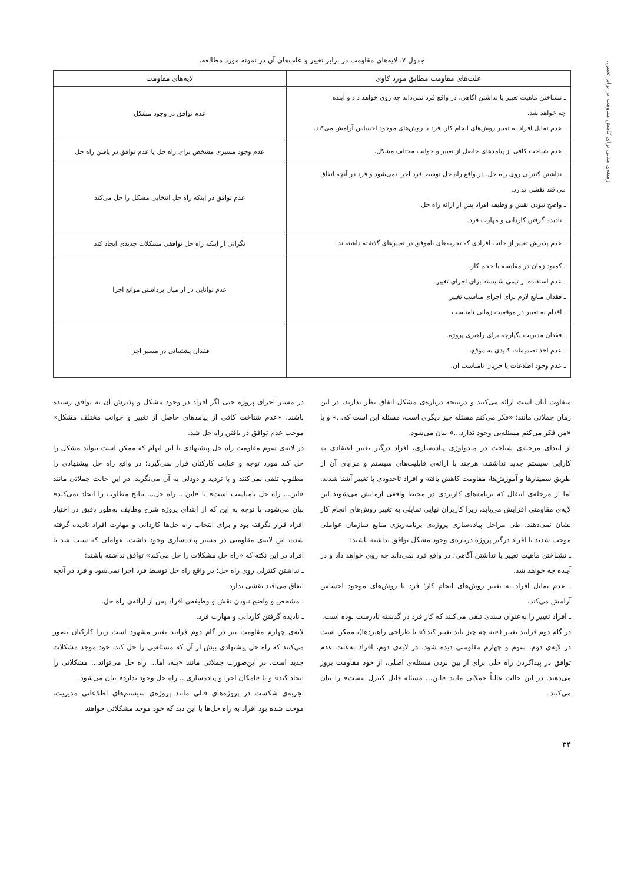زمینه‌ی مدلی برای کاهش مقاومت در برابر تغییر...
جدول ۷. لایه‌های مقاومت در برابر تغییر و علت‌های آن در نمونه مورد مطالعه.
| علت‌های مقاومت مطابق مورد کاوی | لایه‌های مقاومت |
| --- | --- |
| ـ نشناختن ماهیت تغییر یا نداشتن آگاهی. در واقع فرد نمی‌داند چه روی خواهد داد و آینده چه خواهد شد. ـ عدم تمایل افراد به تغییر روش‌های انجام کار. فرد با روش‌های موجود احساس آرامش می‌کند. | عدم توافق در وجود مشکل |
| ـ عدم شناخت کافی از پیامدهای حاصل از تغییر و جوانب مختلف مشکل. | عدم وجود مسیری مشخص برای راه حل یا عدم توافق در یافتن راه حل |
| ـ نداشتن کنترلی روی راه حل. در واقع راه حل توسط فرد اجرا نمی‌شود و فرد در آنچه اتفاق می‌افتد نقشی ندارد. ـ واضح نبودن نقش و وظیفه افراد پس از ارائه راه حل. ـ نادیده گرفتن کاردانی و مهارت فرد. | عدم توافق در اینکه راه حل انتخابی مشکل را حل می‌کند |
| ـ عدم پذیرش تغییر از جانب افرادی که تجربه‌های ناموفق در تغییرهای گذشته داشته‌اند. | نگرانی از اینکه راه حل توافقی مشکلات جدیدی ایجاد کند |
| ـ کمبود زمان در مقایسه با حجم کار. ـ عدم استفاده از تیمی شایسته برای اجرای تغییر. ـ فقدان منابع لازم برای اجرای مناسب تغییر ـ اقدام به تغییر در موقعیت زمانی نامناسب | عدم توانایی در از میان برداشتن موانع اجرا |
| ـ فقدان مدیریت یکپارچه برای راهبری پروژه. ـ عدم اخذ تصمیمات کلیدی به موقع. ـ عدم وجود اطلاعات یا جریان نامناسب آن. | فقدان پشتیبانی در مسیر اجرا |
متفاوت آنان است ارائه می‌کنند و درنتیجه درباره‌ی مشکل اتفاق نظر ندارند. در این زمان جملاتی مانند: «فکر می‌کنم مسئله چیز دیگری است، مسئله این است که...» و یا «من فکر می‌کنم مسئله‌یی وجود ندارد...» بیان می‌شود.
از ابتدای مرحله‌ی شناخت در متدولوژی پیاده‌سازی، افراد درگیر تغییر اعتقادی به کارایی سیستم جدید نداشتند، هرچند با ارائه‌ی قابلیت‌های سیستم و مزایای آن از طریق سمینارها و آموزش‌ها، مقاومت کاهش یافته و افراد تاحدودی با تغییر آشنا شدند. اما از مرحله‌ی انتقال که برنامه‌های کاربردی در محیط واقعی آزمایش می‌شوند این لایه‌ی مقاومتی افزایش می‌یابد، زیرا کاربران نهایی تمایلی به تغییر روش‌های انجام کار نشان نمی‌دهند. طی مراحل پیاده‌سازی پروژه‌ی برنامه‌ریزی منابع سازمان عواملی موجب شدند تا افراد درگیر پروژه درباره‌ی وجود مشکل توافق نداشته باشند:
ـ نشناختن ماهیت تغییر یا نداشتن آگاهی؛ در واقع فرد نمی‌داند چه روی خواهد داد و در آینده چه خواهد شد.
ـ عدم تمایل افراد به تغییر روش‌های انجام کار؛ فرد با روش‌های موجود احساس آرامش می‌کند.
ـ افراد تغییر را به‌عنوان سندی تلقی می‌کنند که کار فرد در گذشته نادرست بوده است.
در گام دوم فرایند تغییر («به چه چیز باید تغییر کند؟» یا طراحی راهبردها)، ممکن است در لایه‌ی دوم، سوم و چهارم مقاومتی دیده شود. در لایه‌ی دوم، افراد به‌علت عدم توافق در پیداکردن راه حلی برای از بین بردن مسئله‌ی اصلی، از خود مقاومت بروز می‌دهند. در این حالت غالباً جملاتی مانند «این... مسئله قابل کنترل نیست» را بیان می‌کنند.
در مسیر اجرای پروژه حتی اگر افراد در وجود مشکل و پذیرش آن به توافق رسیده باشند، «عدم شناخت کافی از پیامدهای حاصل از تغییر و جوانب مختلف مشکل» موجب عدم توافق در یافتن راه حل شد.
در لایه‌ی سوم مقاومت راه حل پیشنهادی با این ابهام که ممکن است نتواند مشکل را حل کند مورد توجه و عنایت کارکنان قرار نمی‌گیرد؛ در واقع راه حل پیشنهادی را مطلوب تلقی نمی‌کنند و با تردید و دودلی به آن می‌نگرند. در این حالت جملاتی مانند «این... راه حل نامناسب است» یا «این... راه حل... نتایج مطلوب را ایجاد نمی‌کند» بیان می‌شود. با توجه به این که از ابتدای پروژه شرح وظایف به‌طور دقیق در اختیار افراد قرار نگرفته بود و برای انتخاب راه حل‌ها کاردانی و مهارت افراد نادیده گرفته شده، این لایه‌ی مقاومتی در مسیر پیاده‌سازی وجود داشت. عواملی که سبب شد تا افراد در این نکته که «راه حل مشکلات را حل می‌کند» توافق نداشته باشند:
ـ نداشتن کنترلی روی راه حل؛ در واقع راه حل توسط فرد اجرا نمی‌شود و فرد در آنچه اتفاق می‌افتد نقشی ندارد.
ـ مشخص و واضح نبودن نقش و وظیفه‌ی افراد پس از ارائه‌ی راه حل.
ـ نادیده گرفتن کاردانی و مهارت فرد.
لایه‌ی چهارم مقاومت نیز در گام دوم فرایند تغییر مشهود است زیرا کارکنان تصور می‌کنند که راه حل پیشنهادی بیش از آن که مسئله‌یی را حل کند، خود موجد مشکلات جدید است. در این‌صورت جملاتی مانند «بله، اما... راه حل می‌تواند... مشکلاتی را ایجاد کند» و یا «امکان اجرا و پیاده‌سازی... راه حل وجود ندارد» بیان می‌شود.
تجربه‌ی شکست در پروژه‌های قبلی مانند پروژه‌ی سیستم‌های اطلاعاتی مدیریت، موجب شده بود افراد به راه حل‌ها با این دید که خود موجد مشکلاتی خواهند
۳۴